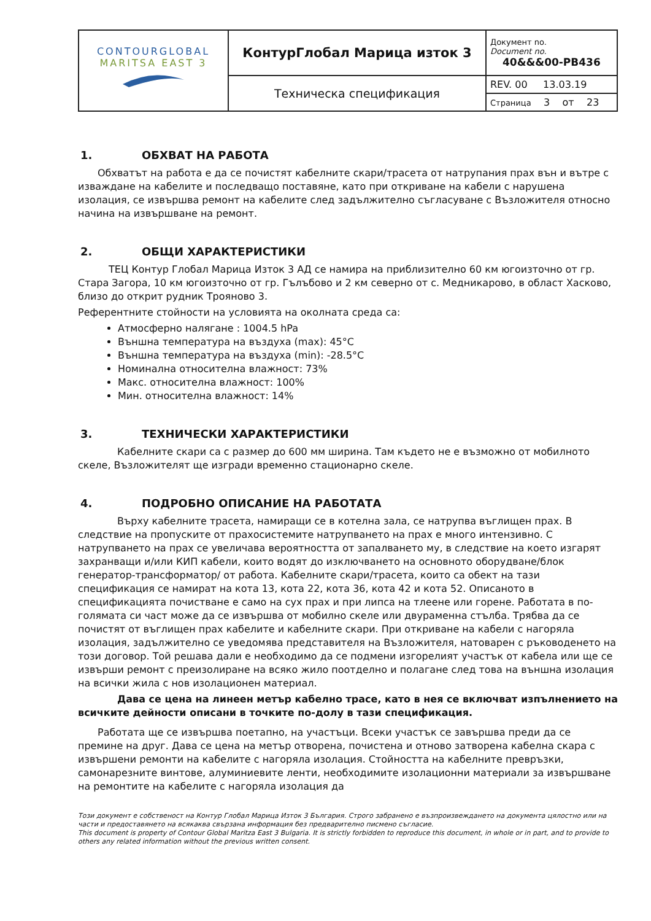| CONTOURGLOBAL MARITSA EAST 3 | КонтурГлобал Марица изток 3 | Документ no. Document no. 40&&&00-PB436 |
| | Техническа спецификация | REV. 00 13.03.19 Страница 3 от 23 |
1. ОБХВАТ НА РАБОТА
Обхватът на работа е да се почистят кабелните скари/трасета от натрупания прах вън и вътре с изваждане на кабелите и последващо поставяне, като при откриване на кабели с нарушена изолация, се извършва ремонт на кабелите след задължително съгласуване с Възложителя относно начина на извършване на ремонт.
2. ОБЩИ ХАРАКТЕРИСТИКИ
ТЕЦ Контур Глобал Марица Изток 3 АД се намира на приблизително 60 км югоизточно от гр. Стара Загора, 10 км югоизточно от гр. Гълъбово и 2 км северно от с. Медникарово, в област Хасково, близо до открит рудник Трояново 3.
Референтните стойности на условията на околната среда са:
Атмосферно налягане : 1004.5 hPa
Външна температура на въздуха (max): 45°C
Външна температура на въздуха (min): -28.5°C
Номинална относителна влажност: 73%
Макс. относителна влажност: 100%
Мин. относителна влажност: 14%
3. ТЕХНИЧЕСКИ ХАРАКТЕРИСТИКИ
Кабелните скари са с размер до 600 мм ширина. Там където не е възможно от мобилното скеле, Възложителят ще изгради временно стационарно скеле.
4. ПОДРОБНО ОПИСАНИЕ НА РАБОТАТА
Върху кабелните трасета, намиращи се в котелна зала, се натрупва въглищен прах. В следствие на пропуските от прахосистемите натрупването на прах е много интензивно. С натрупването на прах се увеличава вероятността от запалването му, в следствие на което изгарят захранващи и/или КИП кабели, които водят до изключването на основното оборудване/блок генератор-трансформатор/ от работа. Кабелните скари/трасета, които са обект на тази спецификация се намират на кота 13, кота 22, кота 36, кота 42 и кота 52. Описаното в спецификацията почистване е само на сух прах и при липса на тлеене или горене. Работата в по-голямата си част може да се извършва от мобилно скеле или двураменна стълба. Трябва да се почистят от въглищен прах кабелите и кабелните скари. При откриване на кабели с нагоряла изолация, задължително се уведомява представителя на Възложителя, натоварен с ръководенето на този договор. Той решава дали е необходимо да се подмени изгорелият участък от кабела или ще се извърши ремонт с преизолиране на всяко жило поотделно и полагане след това на външна изолация на всички жила с нов изолационен материал.
Дава се цена на линеен метър кабелно трасе, като в нея се включват изпълнението на всичките дейности описани в точките по-долу в тази спецификация.
Работата ще се извършва поетапно, на участъци. Всеки участък се завършва преди да се премине на друг. Дава се цена на метър отворена, почистена и отново затворена кабелна скара с извършени ремонти на кабелите с нагоряла изолация. Стойността на кабелните превръзки, самонарезните винтове, алуминиевите ленти, необходимите изолационни материали за извършване на ремонтите на кабелите с нагоряла изолация да
Този документ е собственост на Контур Глобал Марица Изток 3 България. Строго забранено е възпроизвеждането на документа цялостно или на части и предоставянето на всякаква свързана информация без предварително писмено съгласие.
This document is property of Contour Global Maritza East 3 Bulgaria. It is strictly forbidden to reproduce this document, in whole or in part, and to provide to others any related information without the previous written consent.